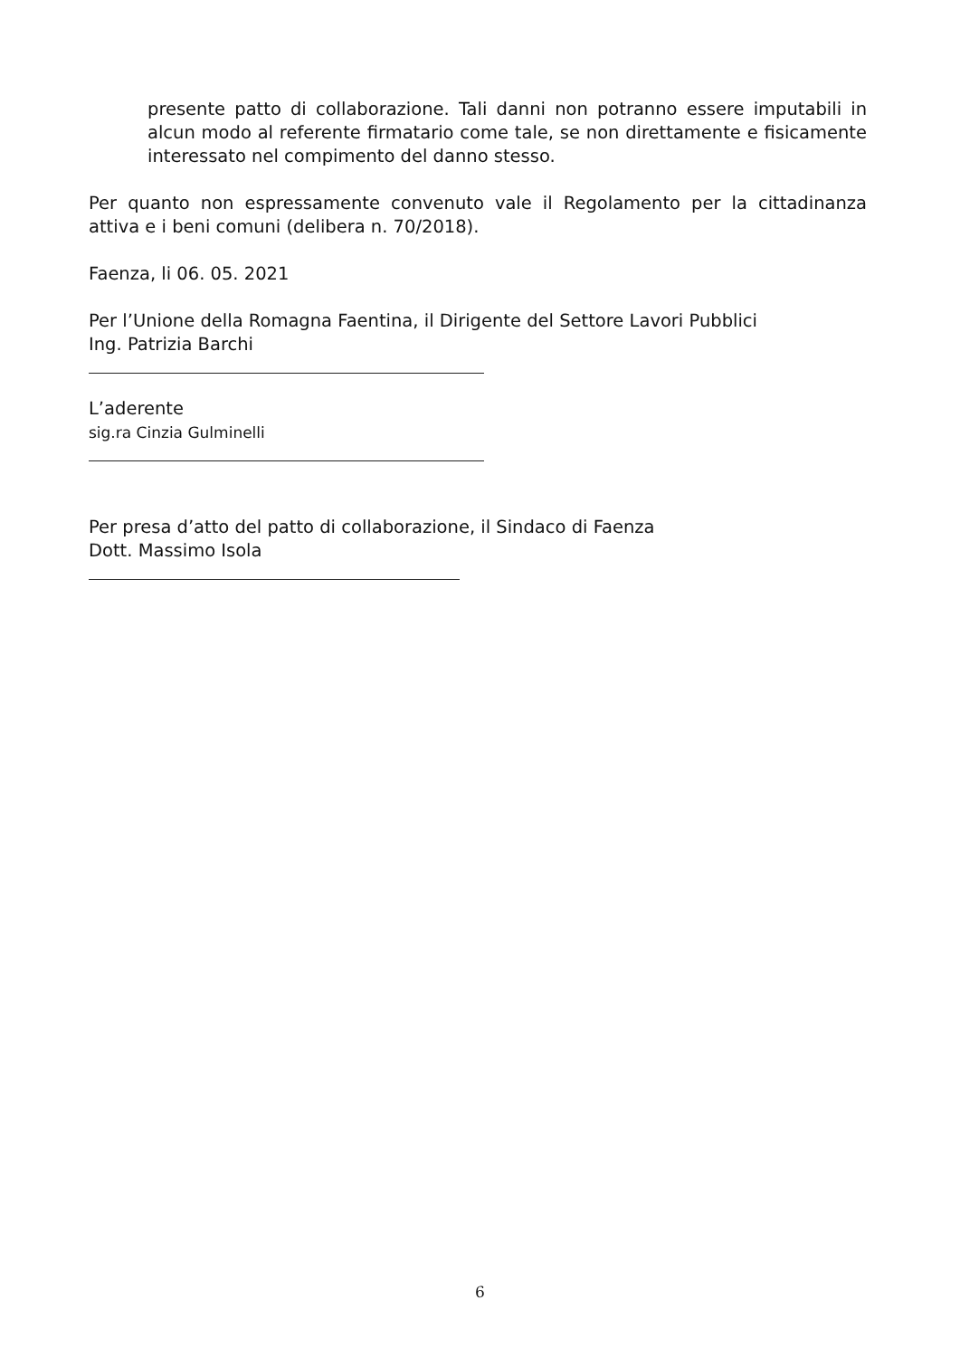presente patto di collaborazione. Tali danni non potranno essere imputabili in alcun modo al referente firmatario come tale, se non direttamente e fisicamente interessato nel compimento del danno stesso.
Per quanto non espressamente convenuto vale il Regolamento per la cittadinanza attiva e i beni comuni (delibera n. 70/2018).
Faenza, li 06. 05. 2021
Per l’Unione della Romagna Faentina, il Dirigente del Settore Lavori Pubblici
Ing. Patrizia Barchi
L’aderente
sig.ra Cinzia Gulminelli
Per presa d’atto del patto di collaborazione, il Sindaco di Faenza
Dott. Massimo Isola
6